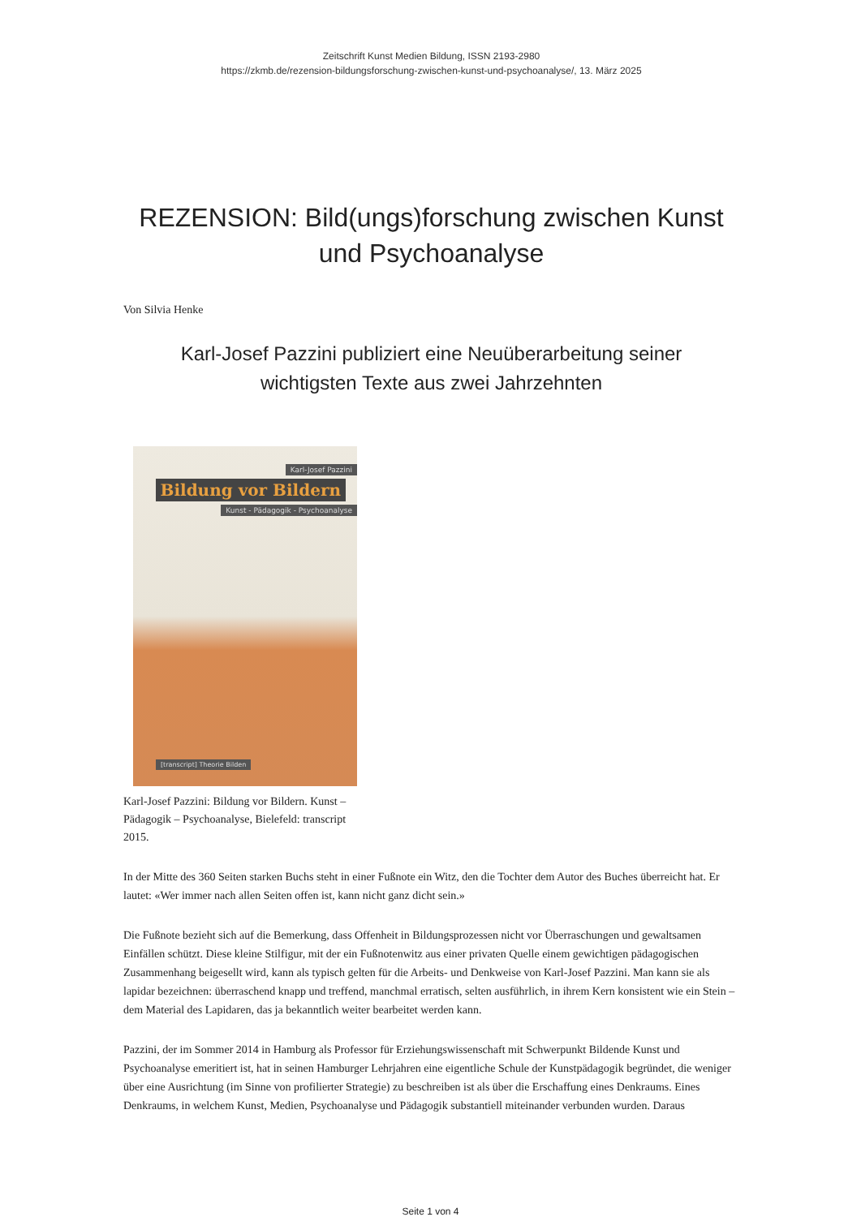Zeitschrift Kunst Medien Bildung, ISSN 2193-2980
https://zkmb.de/rezension-bildungsforschung-zwischen-kunst-und-psychoanalyse/, 13. März 2025
REZENSION: Bild(ungs)forschung zwischen Kunst und Psychoanalyse
Von Silvia Henke
Karl-Josef Pazzini publiziert eine Neuüberarbeitung seiner
wichtigsten Texte aus zwei Jahrzehnten
Karl-Josef Pazzini
Bildung vor Bildern
Kunst - Pädagogik - Psychoanalyse
[transcript] Theorie Bilden
Karl-Josef Pazzini: Bildung vor Bildern. Kunst – Pädagogik – Psychoanalyse, Bielefeld: transcript 2015.
In der Mitte des 360 Seiten starken Buchs steht in einer Fußnote ein Witz, den die Tochter dem Autor des Buches überreicht hat. Er lautet: «Wer immer nach allen Seiten offen ist, kann nicht ganz dicht sein.»
Die Fußnote bezieht sich auf die Bemerkung, dass Offenheit in Bildungsprozessen nicht vor Überraschungen und gewaltsamen Einfällen schützt. Diese kleine Stilfigur, mit der ein Fußnotenwitz aus einer privaten Quelle einem gewichtigen pädagogischen Zusammenhang beigesellt wird, kann als typisch gelten für die Arbeits- und Denkweise von Karl-Josef Pazzini. Man kann sie als lapidar bezeichnen: überraschend knapp und treffend, manchmal erratisch, selten ausführlich, in ihrem Kern konsistent wie ein Stein – dem Material des Lapidaren, das ja bekanntlich weiter bearbeitet werden kann.
Pazzini, der im Sommer 2014 in Hamburg als Professor für Erziehungswissenschaft mit Schwerpunkt Bildende Kunst und Psychoanalyse emeritiert ist, hat in seinen Hamburger Lehrjahren eine eigentliche Schule der Kunstpädagogik begründet, die weniger über eine Ausrichtung (im Sinne von profilierter Strategie) zu beschreiben ist als über die Erschaffung eines Denkraums. Eines Denkraums, in welchem Kunst, Medien, Psychoanalyse und Pädagogik substantiell miteinander verbunden wurden. Daraus
Seite 1 von 4